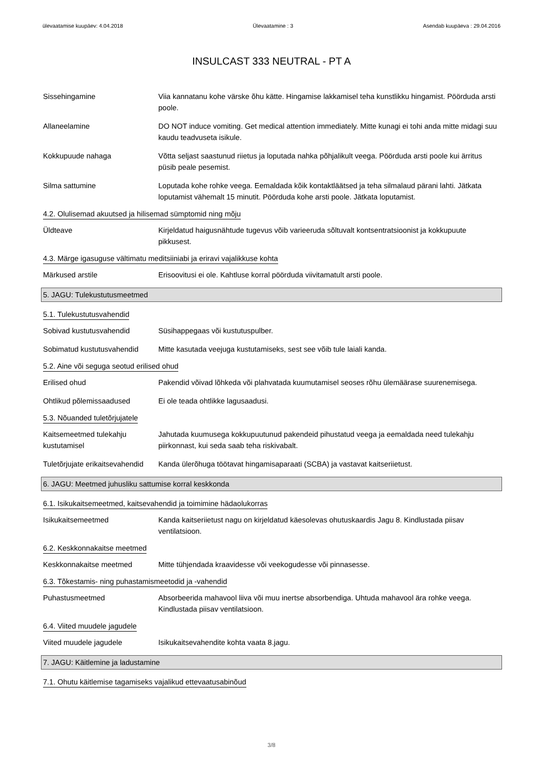ülevaatamise kuupäev: 4.04.2018 Ülevaatamine : 3 Asendab kuupäeva : 29.04.2016
INSULCAST 333 NEUTRAL - PT A
Sissehingamine Viia kannatanu kohe värske õhu kätte. Hingamise lakkamisel teha kunstlikku hingamist. Pöörduda arsti poole.
Allaneelamine DO NOT induce vomiting. Get medical attention immediately. Mitte kunagi ei tohi anda mitte midagi suu kaudu teadvuseta isikule.
Kokkupuude nahaga Võtta seljast saastunud riietus ja loputada nahka põhjalikult veega. Pöörduda arsti poole kui ärritus püsib peale pesemist.
Silma sattumine Loputada kohe rohke veega. Eemaldada kõik kontaktläätsed ja teha silmalaud pärani lahti. Jätkata loputamist vähemalt 15 minutit. Pöörduda kohe arsti poole. Jätkata loputamist.
4.2. Olulisemad akuutsed ja hilisemad sümptomid ning mõju
Üldteave Kirjeldatud haigusnähtude tugevus võib varieeruda sõltuvalt kontsentratsioonist ja kokkupuute pikkusest.
4.3. Märge igasuguse vältimatu meditsiiniabi ja eriravi vajalikkuse kohta
Märkused arstile Erisoovitusi ei ole. Kahtluse korral pöörduda viivitamatult arsti poole.
5. JAGU: Tulekustutusmeetmed
5.1. Tulekustutusvahendid
Sobivad kustutusvahendid Süsihappegaas või kustutuspulber.
Sobimatud kustutusvahendid
Mitte kasutada veejuga kustutamiseks, sest see võib tule laiali kanda.
5.2. Aine või seguga seotud erilised ohud
Erilised ohud Pakendid võivad lõhkeda või plahvatada kuumutamisel seoses rõhu ülemäärase suurenemisega.
Ohtlikud põlemissaadused Ei ole teada ohtlikke lagusaadusi.
5.3. Nõuanded tuletõrjujatele
Kaitsemeetmed tulekahju kustutamisel
Jahutada kuumusega kokkupuutunud pakendeid pihustatud veega ja eemaldada need tulekahju piirkonnast, kui seda saab teha riskivabalt.
Tuletõrjujate erikaitsevahendid
Kanda ülerõhuga töötavat hingamisaparaati (SCBA) ja vastavat kaitseriietust.
6. JAGU: Meetmed juhusliku sattumise korral keskkonda
6.1. Isikukaitsemeetmed, kaitsevahendid ja toimimine hädaolukorras
Isikukaitsemeetmed Kanda kaitseriietust nagu on kirjeldatud käesolevas ohutuskaardis Jagu 8. Kindlustada piisav ventilatsioon.
6.2. Keskkonnakaitse meetmed
Keskkonnakaitse meetmed Mitte tühjendada kraavidesse või veekogudesse või pinnasesse.
6.3. Tõkestamis- ning puhastamismeetodid ja -vahendid
Puhastusmeetmed Absorbeerida mahavool liiva või muu inertse absorbendiga. Uhtuda mahavool ära rohke veega. Kindlustada piisav ventilatsioon.
6.4. Viited muudele jagudele
Viited muudele jagudele Isikukaitsevahendite kohta vaata 8.jagu.
7. JAGU: Käitlemine ja ladustamine
7.1. Ohutu käitlemise tagamiseks vajalikud ettevaatusabinõud
3/8